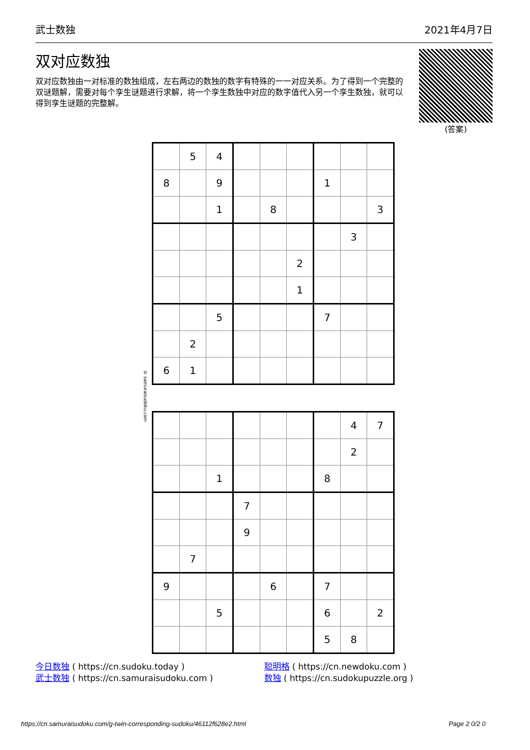武士数独 2021年4月7日
双对应数独
双对应数独由一对标准的数独组成，左右两边的数独的数字有特殊的一一对应关系。为了得到一个完整的双谜题解，需要对每个孪生谜题进行求解，将一个孪生数独中对应的数字值代入另一个孪生数独，就可以得到孪生谜题的完整解。
(答案)
| | 5 | 4 | | | | | | |
| 8 | | 9 | | | | 1 | | |
| | | 1 | | 8 | | | | 3 |
| | | | | | | | 3 | |
| | | | | | 2 | | | |
| | | | | | 1 | | | |
| | | 5 | | | | 7 | | |
| | 2 | | | | | | | |
| 6 | 1 | | | | | | | |
© samuraisudoku.com
| | | | | | | | 4 | 7 |
| | | | | | | | 2 | |
| | | 1 | | | | 8 | | |
| | | | 7 | | | | | |
| | | | 9 | | | | | |
| | 7 | | | | | | | |
| 9 | | | | 6 | | 7 | | |
| | | 5 | | | | 6 | | 2 |
| | | | | | | 5 | 8 | |
今日数独 ( https://cn.sudoku.today )
武士数独 ( https://cn.samuraisudoku.com )
聪明格 ( https://cn.newdoku.com )
数独 ( https://cn.sudokupuzzle.org )
https://cn.samuraisudoku.com/g-twin-corresponding-sudoku/46112f628e2.html Page 2 0/2 0